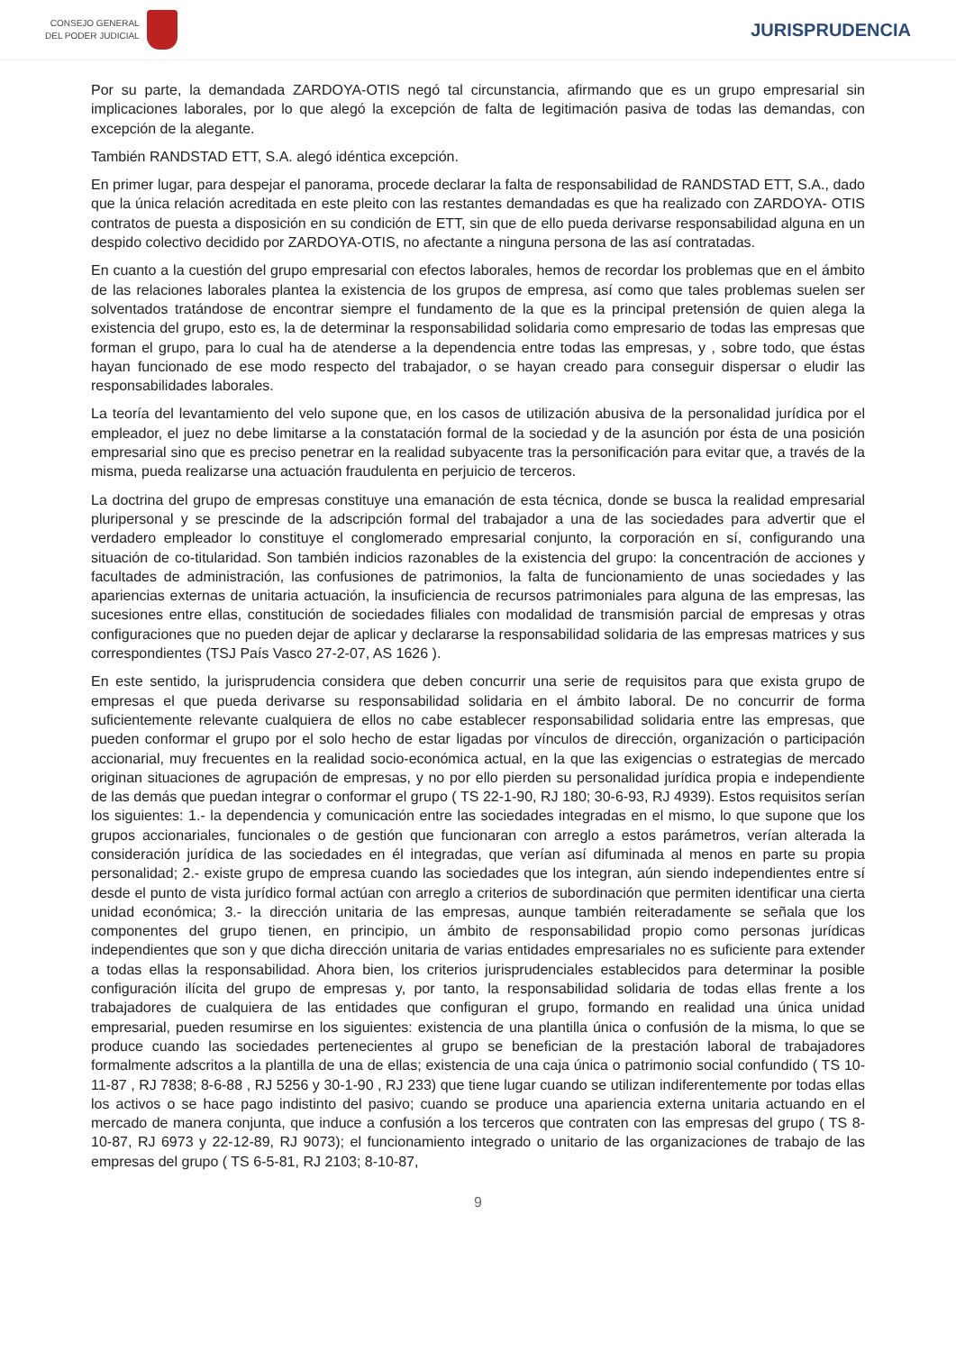CONSEJO GENERAL
DEL PODER JUDICIAL
JURISPRUDENCIA
Por su parte, la demandada ZARDOYA-OTIS negó tal circunstancia, afirmando que es un grupo empresarial sin implicaciones laborales, por lo que alegó la excepción de falta de legitimación pasiva de todas las demandas, con excepción de la alegante.
También RANDSTAD ETT, S.A. alegó idéntica excepción.
En primer lugar, para despejar el panorama, procede declarar la falta de responsabilidad de RANDSTAD ETT, S.A., dado que la única relación acreditada en este pleito con las restantes demandadas es que ha realizado con ZARDOYA- OTIS contratos de puesta a disposición en su condición de ETT, sin que de ello pueda derivarse responsabilidad alguna en un despido colectivo decidido por ZARDOYA-OTIS, no afectante a ninguna persona de las así contratadas.
En cuanto a la cuestión del grupo empresarial con efectos laborales, hemos de recordar los problemas que en el ámbito de las relaciones laborales plantea la existencia de los grupos de empresa, así como que tales problemas suelen ser solventados tratándose de encontrar siempre el fundamento de la que es la principal pretensión de quien alega la existencia del grupo, esto es, la de determinar la responsabilidad solidaria como empresario de todas las empresas que forman el grupo, para lo cual ha de atenderse a la dependencia entre todas las empresas, y , sobre todo, que éstas hayan funcionado de ese modo respecto del trabajador, o se hayan creado para conseguir dispersar o eludir las responsabilidades laborales.
La teoría del levantamiento del velo supone que, en los casos de utilización abusiva de la personalidad jurídica por el empleador, el juez no debe limitarse a la constatación formal de la sociedad y de la asunción por ésta de una posición empresarial sino que es preciso penetrar en la realidad subyacente tras la personificación para evitar que, a través de la misma, pueda realizarse una actuación fraudulenta en perjuicio de terceros.
La doctrina del grupo de empresas constituye una emanación de esta técnica, donde se busca la realidad empresarial pluripersonal y se prescinde de la adscripción formal del trabajador a una de las sociedades para advertir que el verdadero empleador lo constituye el conglomerado empresarial conjunto, la corporación en sí, configurando una situación de co-titularidad. Son también indicios razonables de la existencia del grupo: la concentración de acciones y facultades de administración, las confusiones de patrimonios, la falta de funcionamiento de unas sociedades y las apariencias externas de unitaria actuación, la insuficiencia de recursos patrimoniales para alguna de las empresas, las sucesiones entre ellas, constitución de sociedades filiales con modalidad de transmisión parcial de empresas y otras configuraciones que no pueden dejar de aplicar y declararse la responsabilidad solidaria de las empresas matrices y sus correspondientes (TSJ País Vasco 27-2-07, AS 1626 ).
En este sentido, la jurisprudencia considera que deben concurrir una serie de requisitos para que exista grupo de empresas el que pueda derivarse su responsabilidad solidaria en el ámbito laboral. De no concurrir de forma suficientemente relevante cualquiera de ellos no cabe establecer responsabilidad solidaria entre las empresas, que pueden conformar el grupo por el solo hecho de estar ligadas por vínculos de dirección, organización o participación accionarial, muy frecuentes en la realidad socio-económica actual, en la que las exigencias o estrategias de mercado originan situaciones de agrupación de empresas, y no por ello pierden su personalidad jurídica propia e independiente de las demás que puedan integrar o conformar el grupo ( TS 22-1-90, RJ 180; 30-6-93, RJ 4939). Estos requisitos serían los siguientes: 1.- la dependencia y comunicación entre las sociedades integradas en el mismo, lo que supone que los grupos accionariales, funcionales o de gestión que funcionaran con arreglo a estos parámetros, verían alterada la consideración jurídica de las sociedades en él integradas, que verían así difuminada al menos en parte su propia personalidad; 2.- existe grupo de empresa cuando las sociedades que los integran, aún siendo independientes entre sí desde el punto de vista jurídico formal actúan con arreglo a criterios de subordinación que permiten identificar una cierta unidad económica; 3.- la dirección unitaria de las empresas, aunque también reiteradamente se señala que los componentes del grupo tienen, en principio, un ámbito de responsabilidad propio como personas jurídicas independientes que son y que dicha dirección unitaria de varias entidades empresariales no es suficiente para extender a todas ellas la responsabilidad. Ahora bien, los criterios jurisprudenciales establecidos para determinar la posible configuración ilícita del grupo de empresas y, por tanto, la responsabilidad solidaria de todas ellas frente a los trabajadores de cualquiera de las entidades que configuran el grupo, formando en realidad una única unidad empresarial, pueden resumirse en los siguientes: existencia de una plantilla única o confusión de la misma, lo que se produce cuando las sociedades pertenecientes al grupo se benefician de la prestación laboral de trabajadores formalmente adscritos a la plantilla de una de ellas; existencia de una caja única o patrimonio social confundido ( TS 10-11-87 , RJ 7838; 8-6-88 , RJ 5256 y 30-1-90 , RJ 233) que tiene lugar cuando se utilizan indiferentemente por todas ellas los activos o se hace pago indistinto del pasivo; cuando se produce una apariencia externa unitaria actuando en el mercado de manera conjunta, que induce a confusión a los terceros que contraten con las empresas del grupo ( TS 8-10-87, RJ 6973 y 22-12-89, RJ 9073); el funcionamiento integrado o unitario de las organizaciones de trabajo de las empresas del grupo ( TS 6-5-81, RJ 2103; 8-10-87,
9